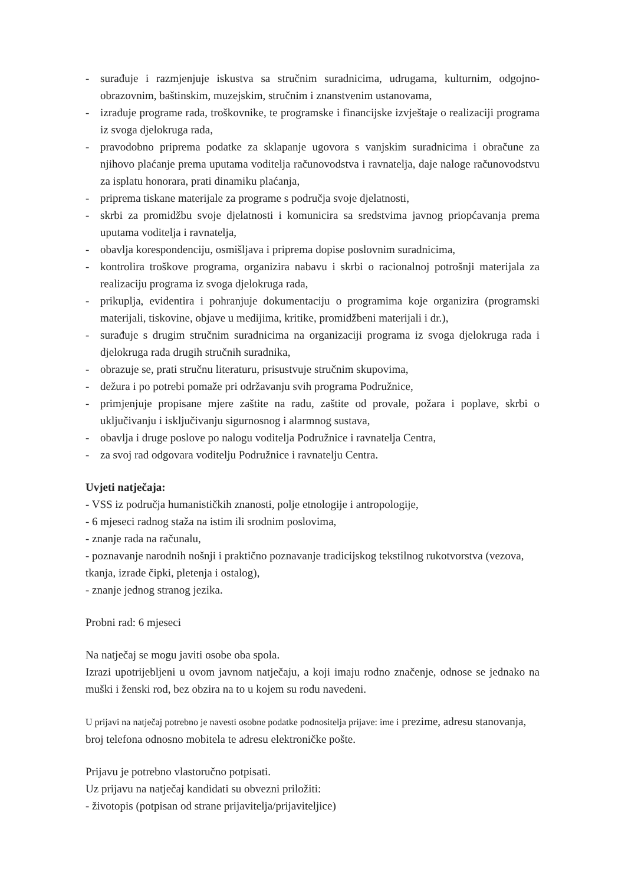- surađuje i razmjenjuje iskustva sa stručnim suradnicima, udrugama, kulturnim, odgojno-obrazovnim, baštinskim, muzejskim, stručnim i znanstvenim ustanovama,
- izrađuje programe rada, troškovnike, te programske i financijske izvještaje o realizaciji programa iz svoga djelokruga rada,
- pravodobno priprema podatke za sklapanje ugovora s vanjskim suradnicima i obračune za njihovo plaćanje prema uputama voditelja računovodstva i ravnatelja, daje naloge računovodstvu za isplatu honorara, prati dinamiku plaćanja,
- priprema tiskane materijale za programe s područja svoje djelatnosti,
- skrbi za promidžbu svoje djelatnosti i komunicira sa sredstvima javnog priopćavanja prema uputama voditelja i ravnatelja,
- obavlja korespondenciju, osmišljava i priprema dopise poslovnim suradnicima,
- kontrolira troškove programa, organizira nabavu i skrbi o racionalnoj potrošnji materijala za realizaciju programa iz svoga djelokruga rada,
- prikuplja, evidentira i pohranjuje dokumentaciju o programima koje organizira (programski materijali, tiskovine, objave u medijima, kritike, promidžbeni materijali i dr.),
- surađuje s drugim stručnim suradnicima na organizaciji programa iz svoga djelokruga rada i djelokruga rada drugih stručnih suradnika,
- obrazuje se, prati stručnu literaturu, prisustvuje stručnim skupovima,
- dežura i po potrebi pomaže pri održavanju svih programa Podružnice,
- primjenjuje propisane mjere zaštite na radu, zaštite od provale, požara i poplave, skrbi o uključivanju i isključivanju sigurnosnog i alarmnog sustava,
- obavlja i druge poslove po nalogu voditelja Podružnice i ravnatelja Centra,
- za svoj rad odgovara voditelju Podružnice i ravnatelju Centra.
Uvjeti natječaja:
- VSS iz područja humanističkih znanosti, polje etnologije i antropologije,
- 6 mjeseci radnog staža na istim ili srodnim poslovima,
- znanje rada na računalu,
- poznavanje narodnih nošnji i praktično poznavanje tradicijskog tekstilnog rukotvorstva (vezova, tkanja, izrade čipki, pletenja i ostalog),
- znanje jednog stranog jezika.
Probni rad: 6 mjeseci
Na natječaj se mogu javiti osobe oba spola.
Izrazi upotrijebljeni u ovom javnom natječaju, a koji imaju rodno značenje, odnose se jednako na muški i ženski rod, bez obzira na to u kojem su rodu navedeni.
U prijavi na natječaj potrebno je navesti osobne podatke podnositelja prijave: ime i prezime, adresu stanovanja, broj telefona odnosno mobitela te adresu elektroničke pošte.
Prijavu je potrebno vlastoručno potpisati.
Uz prijavu na natječaj kandidati su obvezni priložiti:
- životopis (potpisan od strane prijavitelja/prijaviteljice)